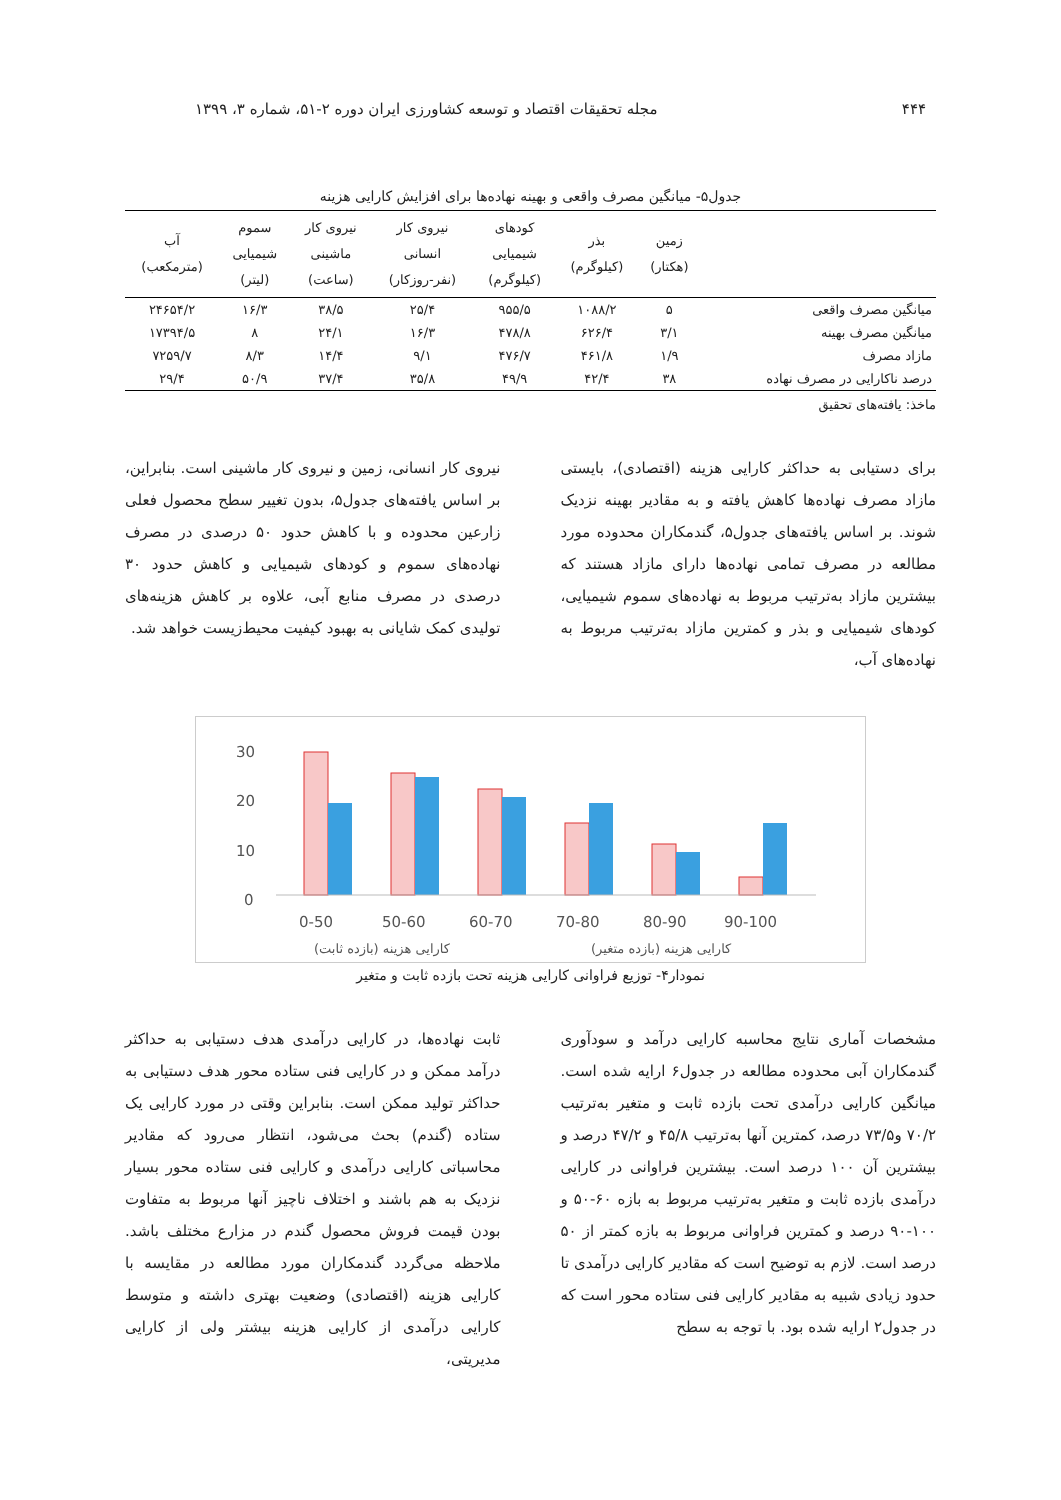۴۴۴ مجله تحقیقات اقتصاد و توسعه کشاورزی ایران دوره ۲-۵۱، شماره ۳، ۱۳۹۹
جدول۵- میانگین مصرف واقعی و بهینه نهاده‌ها برای افزایش کارایی هزینه
| | زمین (هکتار) | بذر (کیلوگرم) | کودهای شیمیایی (کیلوگرم) | نیروی کار انسانی (نفر-روزکار) | نیروی کار ماشینی (ساعت) | سموم شیمیایی (لیتر) | آب (مترمکعب) |
| --- | --- | --- | --- | --- | --- | --- | --- |
| میانگین مصرف واقعی | ۵ | ۱۰۸۸/۲ | ۹۵۵/۵ | ۲۵/۴ | ۳۸/۵ | ۱۶/۳ | ۲۴۶۵۴/۲ |
| میانگین مصرف بهینه | ۳/۱ | ۶۲۶/۴ | ۴۷۸/۸ | ۱۶/۳ | ۲۴/۱ | ۸ | ۱۷۳۹۴/۵ |
| مازاد مصرف | ۱/۹ | ۴۶۱/۸ | ۴۷۶/۷ | ۹/۱ | ۱۴/۴ | ۸/۳ | ۷۲۵۹/۷ |
| درصد ناکارایی در مصرف نهاده | ۳۸ | ۴۲/۴ | ۴۹/۹ | ۳۵/۸ | ۳۷/۴ | ۵۰/۹ | ۲۹/۴ |
ماخذ: یافته‌های تحقیق
برای دستیابی به حداکثر کارایی هزینه (اقتصادی)، بایستی مازاد مصرف نهاده‌ها کاهش یافته و به مقادیر بهینه نزدیک شوند. بر اساس یافته‌های جدول۵، گندمکاران محدوده مورد مطالعه در مصرف تمامی نهاده‌ها دارای مازاد هستند که بیشترین مازاد به‌ترتیب مربوط به نهاده‌های سموم شیمیایی، کودهای شیمیایی و بذر و کمترین مازاد به‌ترتیب مربوط به نهاده‌های آب،
نیروی کار انسانی، زمین و نیروی کار ماشینی است. بنابراین، بر اساس یافته‌های جدول۵، بدون تغییر سطح محصول فعلی زارعین محدوده و با کاهش حدود ۵۰ درصدی در مصرف نهاده‌های سموم و کودهای شیمیایی و کاهش حدود ۳۰ درصدی در مصرف منابع آبی، علاوه بر کاهش هزینه‌های تولیدی کمک شایانی به بهبود کیفیت محیط‌زیست خواهد شد.
30
20
10
0
0-50
50-60
60-70
70-80
80-90
90-100
کارایی هزینه (بازده ثابت)
کارایی هزینه (بازده متغیر)
نمودار۴- توزیع فراوانی کارایی هزینه تحت بازده ثابت و متغیر
مشخصات آماری نتایج محاسبه کارایی درآمد و سودآوری گندمکاران آبی محدوده مطالعه در جدول۶ ارایه شده است. میانگین کارایی درآمدی تحت بازده ثابت و متغیر به‌ترتیب ۷۰/۲ و۷۳/۵ درصد، کمترین آنها به‌ترتیب ۴۵/۸ و ۴۷/۲ درصد و بیشترین آن ۱۰۰ درصد است. بیشترین فراوانی در کارایی درآمدی بازده ثابت و متغیر به‌ترتیب مربوط به بازه ۶۰-۵۰ و ۱۰۰-۹۰ درصد و کمترین فراوانی مربوط به بازه کمتر از ۵۰ درصد است. لازم به توضیح است که مقادیر کارایی درآمدی تا حدود زیادی شبیه به مقادیر کارایی فنی ستاده محور است که در جدول۲ ارایه شده بود. با توجه به سطح
ثابت نهاده‌ها، در کارایی درآمدی هدف دستیابی به حداکثر درآمد ممکن و در کارایی فنی ستاده محور هدف دستیابی به حداکثر تولید ممکن است. بنابراین وقتی در مورد کارایی یک ستاده (گندم) بحث می‌شود، انتظار می‌رود که مقادیر محاسباتی کارایی درآمدی و کارایی فنی ستاده محور بسیار نزدیک به هم باشند و اختلاف ناچیز آنها مربوط به متفاوت بودن قیمت فروش محصول گندم در مزارع مختلف باشد. ملاحظه می‌گردد گندمکاران مورد مطالعه در مقایسه با کارایی هزینه (اقتصادی) وضعیت بهتری داشته و متوسط کارایی درآمدی از کارایی هزینه بیشتر ولی از کارایی مدیریتی،